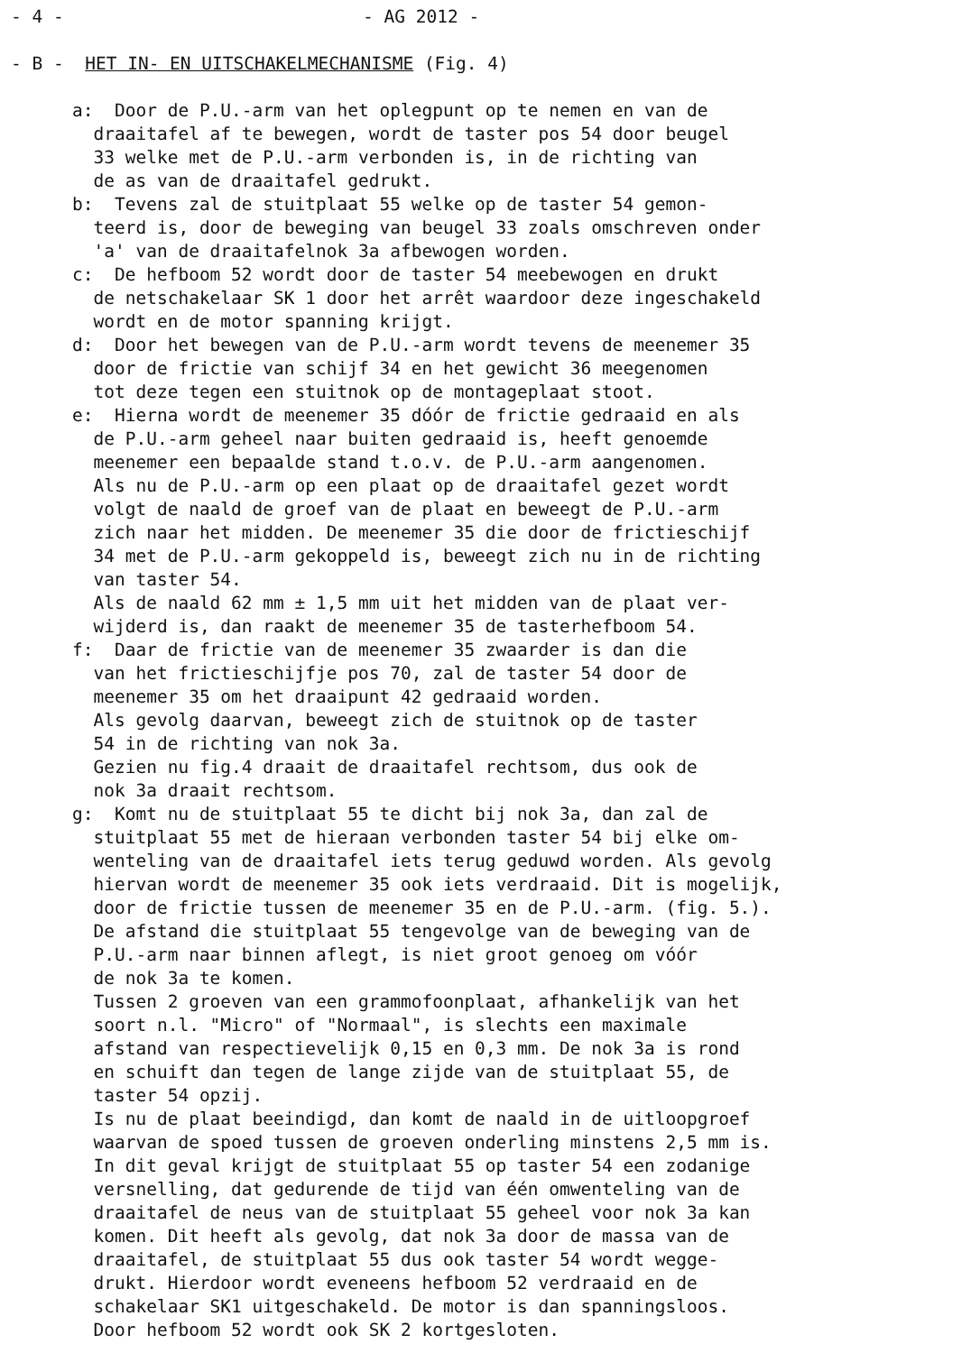- 4 - - AG 2012 -
- B - HET IN- EN UITSCHAKELMECHANISME (Fig. 4)
a: Door de P.U.-arm van het oplegpunt op te nemen en van de draaitafel af te bewegen, wordt de taster pos 54 door beugel 33 welke met de P.U.-arm verbonden is, in de richting van de as van de draaitafel gedrukt. b: Tevens zal de stuitplaat 55 welke op de taster 54 gemon- teerd is, door de beweging van beugel 33 zoals omschreven onder 'a' van de draaitafelnok 3a afbewogen worden. c: De hefboom 52 wordt door de taster 54 meebewogen en drukt de netschakelaar SK 1 door het arrêt waardoor deze ingeschakeld wordt en de motor spanning krijgt. d: Door het bewegen van de P.U.-arm wordt tevens de meenemer 35 door de frictie van schijf 34 en het gewicht 36 meegenomen tot deze tegen een stuitnok op de montageplaat stoot. e: Hierna wordt de meenemer 35 dóór de frictie gedraaid en als de P.U.-arm geheel naar buiten gedraaid is, heeft genoemde meenemer een bepaalde stand t.o.v. de P.U.-arm aangenomen. Als nu de P.U.-arm op een plaat op de draaitafel gezet wordt volgt de naald de groef van de plaat en beweegt de P.U.-arm zich naar het midden. De meenemer 35 die door de frictieschijf 34 met de P.U.-arm gekoppeld is, beweegt zich nu in de richting van taster 54. Als de naald 62 mm ± 1,5 mm uit het midden van de plaat ver- wijderd is, dan raakt de meenemer 35 de tasterhefboom 54. f: Daar de frictie van de meenemer 35 zwaarder is dan die van het frictieschijfje pos 70, zal de taster 54 door de meenemer 35 om het draaipunt 42 gedraaid worden. Als gevolg daarvan, beweegt zich de stuitnok op de taster 54 in de richting van nok 3a. Gezien nu fig.4 draait de draaitafel rechtsom, dus ook de nok 3a draait rechtsom. g: Komt nu de stuitplaat 55 te dicht bij nok 3a, dan zal de stuitplaat 55 met de hieraan verbonden taster 54 bij elke om- wenteling van de draaitafel iets terug geduwd worden. Als gevolg hiervan wordt de meenemer 35 ook iets verdraaid. Dit is mogelijk, door de frictie tussen de meenemer 35 en de P.U.-arm. (fig. 5.). De afstand die stuitplaat 55 tengevolge van de beweging van de P.U.-arm naar binnen aflegt, is niet groot genoeg om vóór de nok 3a te komen. Tussen 2 groeven van een grammofoonplaat, afhankelijk van het soort n.l. "Micro" of "Normaal", is slechts een maximale afstand van respectievelijk 0,15 en 0,3 mm. De nok 3a is rond en schuift dan tegen de lange zijde van de stuitplaat 55, de taster 54 opzij. Is nu de plaat beeindigd, dan komt de naald in de uitloopgroef waarvan de spoed tussen de groeven onderling minstens 2,5 mm is. In dit geval krijgt de stuitplaat 55 op taster 54 een zodanige versnelling, dat gedurende de tijd van één omwenteling van de draaitafel de neus van de stuitplaat 55 geheel voor nok 3a kan komen. Dit heeft als gevolg, dat nok 3a door de massa van de draaitafel, de stuitplaat 55 dus ook taster 54 wordt wegge- drukt. Hierdoor wordt eveneens hefboom 52 verdraaid en de schakelaar SK1 uitgeschakeld. De motor is dan spanningsloos. Door hefboom 52 wordt ook SK 2 kortgesloten.